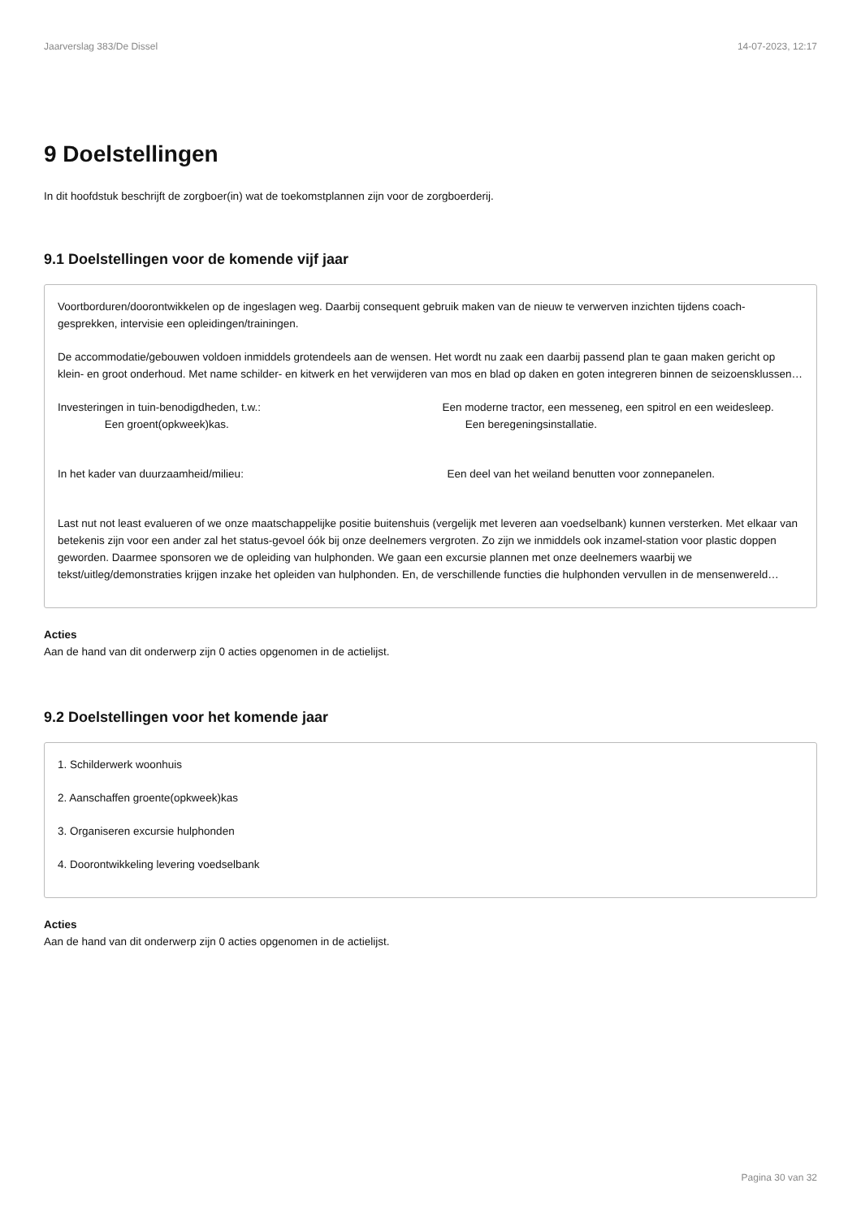Jaarverslag 383/De Dissel 14-07-2023, 12:17
9 Doelstellingen
In dit hoofdstuk beschrijft de zorgboer(in) wat de toekomstplannen zijn voor de zorgboerderij.
9.1 Doelstellingen voor de komende vijf jaar
Voortborduren/doorontwikkelen op de ingeslagen weg. Daarbij consequent gebruik maken van de nieuw te verwerven inzichten tijdens coach-gesprekken, intervisie een opleidingen/trainingen.
De accommodatie/gebouwen voldoen inmiddels grotendeels aan de wensen. Het wordt nu zaak een daarbij passend plan te gaan maken gericht op klein- en groot onderhoud. Met name schilder- en kitwerk en het verwijderen van mos en blad op daken en goten integreren binnen de seizoensklussen…
Investeringen in tuin-benodigdheden, t.w.:                  Een moderne tractor, een messeneg, een spitrol en een weidesleep.      Een groent(opkweek)kas.                       Een beregeningsinstallatie.
In het kader van duurzaamheid/milieu:                    Een deel van het weiland benutten voor zonnepanelen.
Last nut not least evalueren of we onze maatschappelijke positie buitenshuis (vergelijk met leveren aan voedselbank) kunnen versterken. Met elkaar van betekenis zijn voor een ander zal het status-gevoel óók bij onze deelnemers vergroten. Zo zijn we inmiddels ook inzamel-station voor plastic doppen geworden. Daarmee sponsoren we de opleiding van hulphonden. We gaan een excursie plannen met onze deelnemers waarbij we tekst/uitleg/demonstraties krijgen inzake het opleiden van hulphonden. En, de verschillende functies die hulphonden vervullen in de mensenwereld…
Acties
Aan de hand van dit onderwerp zijn 0 acties opgenomen in de actielijst.
9.2 Doelstellingen voor het komende jaar
1. Schilderwerk woonhuis
2. Aanschaffen groente(opkweek)kas
3. Organiseren excursie hulphonden
4. Doorontwikkeling levering voedselbank
Acties
Aan de hand van dit onderwerp zijn 0 acties opgenomen in de actielijst.
Pagina 30 van 32